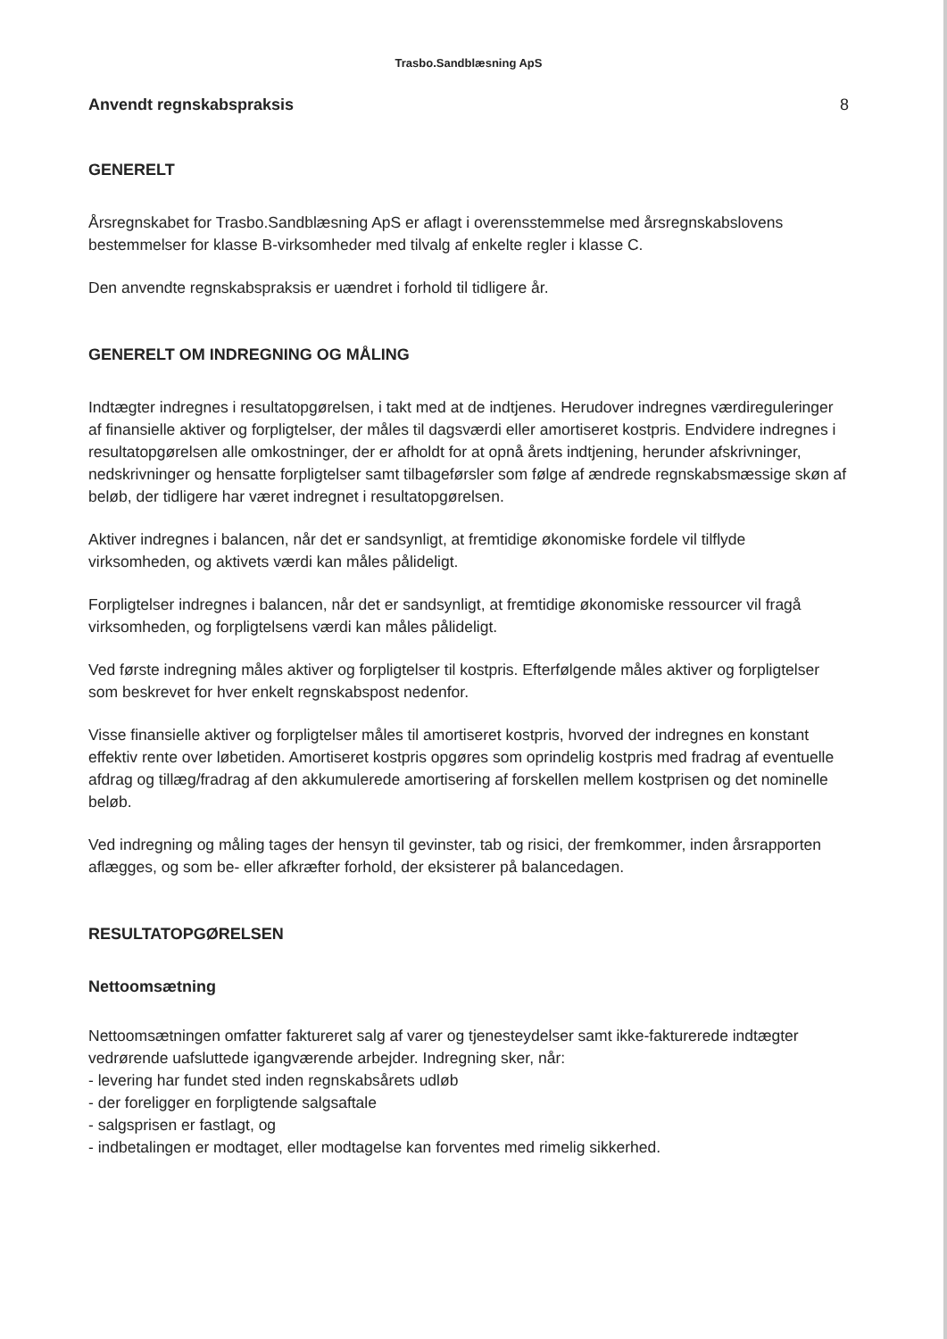Trasbo.Sandblæsning ApS
Anvendt regnskabspraksis 8
GENERELT
Årsregnskabet for Trasbo.Sandblæsning ApS er aflagt i overensstemmelse med årsregnskabslovens bestemmelser for klasse B-virksomheder med tilvalg af enkelte regler i klasse C.
Den anvendte regnskabspraksis er uændret i forhold til tidligere år.
GENERELT OM INDREGNING OG MÅLING
Indtægter indregnes i resultatopgørelsen, i takt med at de indtjenes. Herudover indregnes værdireguleringer af finansielle aktiver og forpligtelser, der måles til dagsværdi eller amortiseret kostpris. Endvidere indregnes i resultatopgørelsen alle omkostninger, der er afholdt for at opnå årets indtjening, herunder afskrivninger, nedskrivninger og hensatte forpligtelser samt tilbageførsler som følge af ændrede regnskabsmæssige skøn af beløb, der tidligere har været indregnet i resultatopgørelsen.
Aktiver indregnes i balancen, når det er sandsynligt, at fremtidige økonomiske fordele vil tilflyde virksomheden, og aktivets værdi kan måles pålideligt.
Forpligtelser indregnes i balancen, når det er sandsynligt, at fremtidige økonomiske ressourcer vil fragå virksomheden, og forpligtelsens værdi kan måles pålideligt.
Ved første indregning måles aktiver og forpligtelser til kostpris. Efterfølgende måles aktiver og forpligtelser som beskrevet for hver enkelt regnskabspost nedenfor.
Visse finansielle aktiver og forpligtelser måles til amortiseret kostpris, hvorved der indregnes en konstant effektiv rente over løbetiden. Amortiseret kostpris opgøres som oprindelig kostpris med fradrag af eventuelle afdrag og tillæg/fradrag af den akkumulerede amortisering af forskellen mellem kostprisen og det nominelle beløb.
Ved indregning og måling tages der hensyn til gevinster, tab og risici, der fremkommer, inden årsrapporten aflægges, og som be- eller afkræfter forhold, der eksisterer på balancedagen.
RESULTATOPGØRELSEN
Nettoomsætning
Nettoomsætningen omfatter faktureret salg af varer og tjenesteydelser samt ikke-fakturerede indtægter vedrørende uafsluttede igangværende arbejder. Indregning sker, når:
- levering har fundet sted inden regnskabsårets udløb
- der foreligger en forpligtende salgsaftale
- salgsprisen er fastlagt, og
- indbetalingen er modtaget, eller modtagelse kan forventes med rimelig sikkerhed.